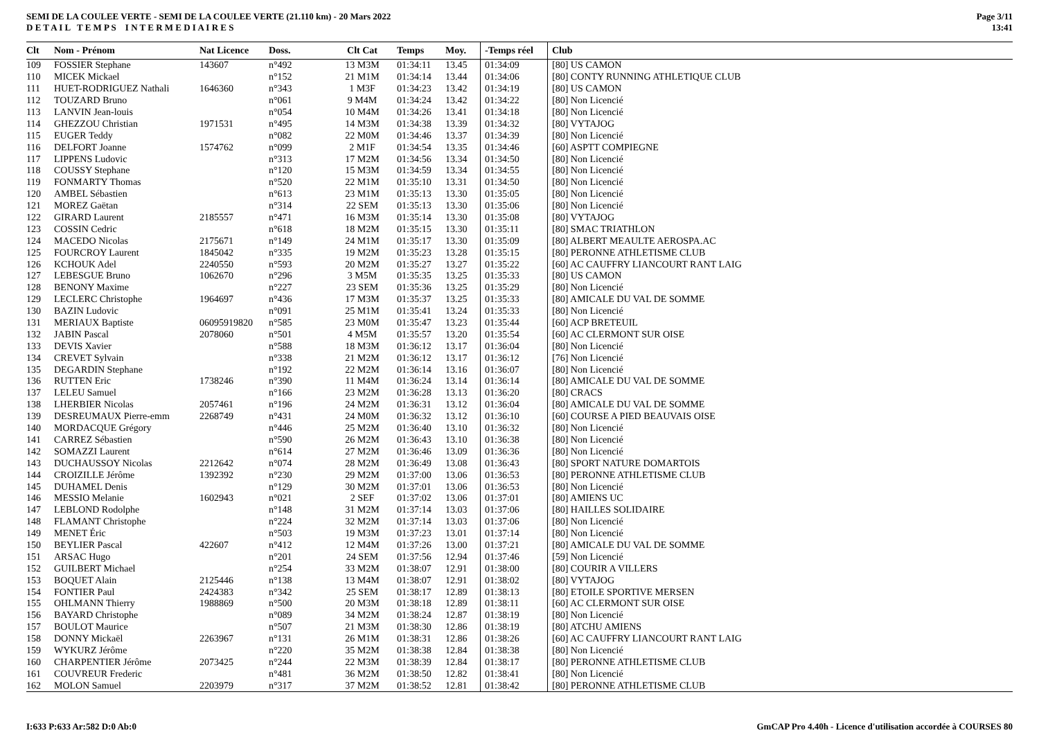SEMI DE LA COULEE VERTE - SEMI DE LA COULEE VERTE (21.110 km) - 20 Mars 2022
D E T A I L T E M P S I N T E R M E D I A I R E S
Page 3/11
13:41
| Clt | Nom - Prénom | Nat Licence | Doss. | Clt Cat | Temps | Moy. | -Temps réel | Club |
| --- | --- | --- | --- | --- | --- | --- | --- | --- |
| 109 | FOSSIER Stephane | 143607 | n°492 | 13 M3M | 01:34:11 | 13.45 | 01:34:09 | [80] US CAMON |
| 110 | MICEK Mickael | | n°152 | 21 M1M | 01:34:14 | 13.44 | 01:34:06 | [80] CONTY RUNNING ATHLETIQUE CLUB |
| 111 | HUET-RODRIGUEZ Nathali | 1646360 | n°343 | 1 M3F | 01:34:23 | 13.42 | 01:34:19 | [80] US CAMON |
| 112 | TOUZARD Bruno | | n°061 | 9 M4M | 01:34:24 | 13.42 | 01:34:22 | [80] Non Licencié |
| 113 | LANVIN Jean-louis | | n°054 | 10 M4M | 01:34:26 | 13.41 | 01:34:18 | [80] Non Licencié |
| 114 | GHEZZOU Christian | 1971531 | n°495 | 14 M3M | 01:34:38 | 13.39 | 01:34:32 | [80] VYTAJOG |
| 115 | EUGER Teddy | | n°082 | 22 M0M | 01:34:46 | 13.37 | 01:34:39 | [80] Non Licencié |
| 116 | DELFORT Joanne | 1574762 | n°099 | 2 M1F | 01:34:54 | 13.35 | 01:34:46 | [60] ASPTT COMPIEGNE |
| 117 | LIPPENS Ludovic | | n°313 | 17 M2M | 01:34:56 | 13.34 | 01:34:50 | [80] Non Licencié |
| 118 | COUSSY Stephane | | n°120 | 15 M3M | 01:34:59 | 13.34 | 01:34:55 | [80] Non Licencié |
| 119 | FONMARTY Thomas | | n°520 | 22 M1M | 01:35:10 | 13.31 | 01:34:50 | [80] Non Licencié |
| 120 | AMBEL Sébastien | | n°613 | 23 M1M | 01:35:13 | 13.30 | 01:35:05 | [80] Non Licencié |
| 121 | MOREZ Gaëtan | | n°314 | 22 SEM | 01:35:13 | 13.30 | 01:35:06 | [80] Non Licencié |
| 122 | GIRARD Laurent | 2185557 | n°471 | 16 M3M | 01:35:14 | 13.30 | 01:35:08 | [80] VYTAJOG |
| 123 | COSSIN Cedric | | n°618 | 18 M2M | 01:35:15 | 13.30 | 01:35:11 | [80] SMAC TRIATHLON |
| 124 | MACEDO Nicolas | 2175671 | n°149 | 24 M1M | 01:35:17 | 13.30 | 01:35:09 | [80] ALBERT MEAULTE AEROSPA.AC |
| 125 | FOURCROY Laurent | 1845042 | n°335 | 19 M2M | 01:35:23 | 13.28 | 01:35:15 | [80] PERONNE ATHLETISME CLUB |
| 126 | KCHOUK Adel | 2240550 | n°593 | 20 M2M | 01:35:27 | 13.27 | 01:35:22 | [60] AC CAUFFRY LIANCOURT RANT LAIG |
| 127 | LEBESGUE Bruno | 1062670 | n°296 | 3 M5M | 01:35:35 | 13.25 | 01:35:33 | [80] US CAMON |
| 128 | BENONY Maxime | | n°227 | 23 SEM | 01:35:36 | 13.25 | 01:35:29 | [80] Non Licencié |
| 129 | LECLERC Christophe | 1964697 | n°436 | 17 M3M | 01:35:37 | 13.25 | 01:35:33 | [80] AMICALE DU VAL DE SOMME |
| 130 | BAZIN Ludovic | | n°091 | 25 M1M | 01:35:41 | 13.24 | 01:35:33 | [80] Non Licencié |
| 131 | MERIAUX Baptiste | 06095919820 | n°585 | 23 M0M | 01:35:47 | 13.23 | 01:35:44 | [60] ACP BRETEUIL |
| 132 | JABIN Pascal | 2078060 | n°501 | 4 M5M | 01:35:57 | 13.20 | 01:35:54 | [60] AC CLERMONT SUR OISE |
| 133 | DEVIS Xavier | | n°588 | 18 M3M | 01:36:12 | 13.17 | 01:36:04 | [80] Non Licencié |
| 134 | CREVET Sylvain | | n°338 | 21 M2M | 01:36:12 | 13.17 | 01:36:12 | [76] Non Licencié |
| 135 | DEGARDIN Stephane | | n°192 | 22 M2M | 01:36:14 | 13.16 | 01:36:07 | [80] Non Licencié |
| 136 | RUTTEN Eric | 1738246 | n°390 | 11 M4M | 01:36:24 | 13.14 | 01:36:14 | [80] AMICALE DU VAL DE SOMME |
| 137 | LELEU Samuel | | n°166 | 23 M2M | 01:36:28 | 13.13 | 01:36:20 | [80] CRACS |
| 138 | LHERBIER Nicolas | 2057461 | n°196 | 24 M2M | 01:36:31 | 13.12 | 01:36:04 | [80] AMICALE DU VAL DE SOMME |
| 139 | DESREUMAUX Pierre-emm | 2268749 | n°431 | 24 M0M | 01:36:32 | 13.12 | 01:36:10 | [60] COURSE A PIED BEAUVAIS OISE |
| 140 | MORDACQUE Grégory | | n°446 | 25 M2M | 01:36:40 | 13.10 | 01:36:32 | [80] Non Licencié |
| 141 | CARREZ Sébastien | | n°590 | 26 M2M | 01:36:43 | 13.10 | 01:36:38 | [80] Non Licencié |
| 142 | SOMAZZI Laurent | | n°614 | 27 M2M | 01:36:46 | 13.09 | 01:36:36 | [80] Non Licencié |
| 143 | DUCHAUSSOY Nicolas | 2212642 | n°074 | 28 M2M | 01:36:49 | 13.08 | 01:36:43 | [80] SPORT NATURE DOMARTOIS |
| 144 | CROIZILLE Jérôme | 1392392 | n°230 | 29 M2M | 01:37:00 | 13.06 | 01:36:53 | [80] PERONNE ATHLETISME CLUB |
| 145 | DUHAMEL Denis | | n°129 | 30 M2M | 01:37:01 | 13.06 | 01:36:53 | [80] Non Licencié |
| 146 | MESSIO Melanie | 1602943 | n°021 | 2 SEF | 01:37:02 | 13.06 | 01:37:01 | [80] AMIENS UC |
| 147 | LEBLOND Rodolphe | | n°148 | 31 M2M | 01:37:14 | 13.03 | 01:37:06 | [80] HAILLES SOLIDAIRE |
| 148 | FLAMANT Christophe | | n°224 | 32 M2M | 01:37:14 | 13.03 | 01:37:06 | [80] Non Licencié |
| 149 | MENET Éric | | n°503 | 19 M3M | 01:37:23 | 13.01 | 01:37:14 | [80] Non Licencié |
| 150 | BEYLIER Pascal | 422607 | n°412 | 12 M4M | 01:37:26 | 13.00 | 01:37:21 | [80] AMICALE DU VAL DE SOMME |
| 151 | ARSAC Hugo | | n°201 | 24 SEM | 01:37:56 | 12.94 | 01:37:46 | [59] Non Licencié |
| 152 | GUILBERT Michael | | n°254 | 33 M2M | 01:38:07 | 12.91 | 01:38:00 | [80] COURIR A VILLERS |
| 153 | BOQUET Alain | 2125446 | n°138 | 13 M4M | 01:38:07 | 12.91 | 01:38:02 | [80] VYTAJOG |
| 154 | FONTIER Paul | 2424383 | n°342 | 25 SEM | 01:38:17 | 12.89 | 01:38:13 | [80] ETOILE SPORTIVE MERSEN |
| 155 | OHLMANN Thierry | 1988869 | n°500 | 20 M3M | 01:38:18 | 12.89 | 01:38:11 | [60] AC CLERMONT SUR OISE |
| 156 | BAYARD Christophe | | n°089 | 34 M2M | 01:38:24 | 12.87 | 01:38:19 | [80] Non Licencié |
| 157 | BOULOT Maurice | | n°507 | 21 M3M | 01:38:30 | 12.86 | 01:38:19 | [80] ATCHU AMIENS |
| 158 | DONNY Mickaël | 2263967 | n°131 | 26 M1M | 01:38:31 | 12.86 | 01:38:26 | [60] AC CAUFFRY LIANCOURT RANT LAIG |
| 159 | WYKURZ Jérôme | | n°220 | 35 M2M | 01:38:38 | 12.84 | 01:38:38 | [80] Non Licencié |
| 160 | CHARPENTIER Jérôme | 2073425 | n°244 | 22 M3M | 01:38:39 | 12.84 | 01:38:17 | [80] PERONNE ATHLETISME CLUB |
| 161 | COUVREUR Frederic | | n°481 | 36 M2M | 01:38:50 | 12.82 | 01:38:41 | [80] Non Licencié |
| 162 | MOLON Samuel | 2203979 | n°317 | 37 M2M | 01:38:52 | 12.81 | 01:38:42 | [80] PERONNE ATHLETISME CLUB |
I:633 P:633 Ar:582 D:0 Ab:0 GmCAP Pro 4.40h - Licence d'utilisation accordée à COURSES 80